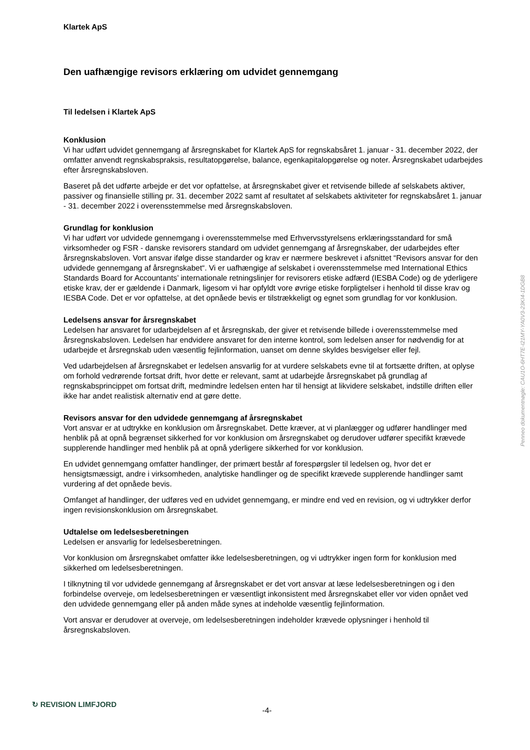Klartek ApS
Den uafhængige revisors erklæring om udvidet gennemgang
Til ledelsen i Klartek ApS
Konklusion
Vi har udført udvidet gennemgang af årsregnskabet for Klartek ApS for regnskabsåret 1. januar - 31. december 2022, der omfatter anvendt regnskabspraksis, resultatopgørelse, balance, egenkapitalopgørelse og noter. Årsregnskabet udarbejdes efter årsregnskabsloven.
Baseret på det udførte arbejde er det vor opfattelse, at årsregnskabet giver et retvisende billede af selskabets aktiver, passiver og finansielle stilling pr. 31. december 2022 samt af resultatet af selskabets aktiviteter for regnskabsåret 1. januar - 31. december 2022 i overensstemmelse med årsregnskabsloven.
Grundlag for konklusion
Vi har udført vor udvidede gennemgang i overensstemmelse med Erhvervsstyrelsens erklæringsstandard for små virksomheder og FSR - danske revisorers standard om udvidet gennemgang af årsregnskaber, der udarbejdes efter årsregnskabsloven. Vort ansvar ifølge disse standarder og krav er nærmere beskrevet i afsnittet “Revisors ansvar for den udvidede gennemgang af årsregnskabet“. Vi er uafhængige af selskabet i overensstemmelse med International Ethics Standards Board for Accountants’ internationale retningslinjer for revisorers etiske adfærd (IESBA Code) og de yderligere etiske krav, der er gældende i Danmark, ligesom vi har opfyldt vore øvrige etiske forpligtelser i henhold til disse krav og IESBA Code. Det er vor opfattelse, at det opnåede bevis er tilstrækkeligt og egnet som grundlag for vor konklusion.
Ledelsens ansvar for årsregnskabet
Ledelsen har ansvaret for udarbejdelsen af et årsregnskab, der giver et retvisende billede i overensstemmelse med årsregnskabsloven. Ledelsen har endvidere ansvaret for den interne kontrol, som ledelsen anser for nødvendig for at udarbejde et årsregnskab uden væsentlig fejlinformation, uanset om denne skyldes besvigelser eller fejl.
Ved udarbejdelsen af årsregnskabet er ledelsen ansvarlig for at vurdere selskabets evne til at fortsætte driften, at oplyse om forhold vedrørende fortsat drift, hvor dette er relevant, samt at udarbejde årsregnskabet på grundlag af regnskabsprincippet om fortsat drift, medmindre ledelsen enten har til hensigt at likvidere selskabet, indstille driften eller ikke har andet realistisk alternativ end at gøre dette.
Revisors ansvar for den udvidede gennemgang af årsregnskabet
Vort ansvar er at udtrykke en konklusion om årsregnskabet. Dette kræver, at vi planlægger og udfører handlinger med henblik på at opnå begrænset sikkerhed for vor konklusion om årsregnskabet og derudover udfører specifikt krævede supplerende handlinger med henblik på at opnå yderligere sikkerhed for vor konklusion.
En udvidet gennemgang omfatter handlinger, der primært består af forespørgsler til ledelsen og, hvor det er hensigtsmæssigt, andre i virksomheden, analytiske handlinger og de specifikt krævede supplerende handlinger samt vurdering af det opnåede bevis.
Omfanget af handlinger, der udføres ved en udvidet gennemgang, er mindre end ved en revision, og vi udtrykker derfor ingen revisionskonklusion om årsregnskabet.
Udtalelse om ledelsesberetningen
Ledelsen er ansvarlig for ledelsesberetningen.
Vor konklusion om årsregnskabet omfatter ikke ledelsesberetningen, og vi udtrykker ingen form for konklusion med sikkerhed om ledelsesberetningen.
I tilknytning til vor udvidede gennemgang af årsregnskabet er det vort ansvar at læse ledelsesberetningen og i den forbindelse overveje, om ledelsesberetningen er væsentligt inkonsistent med årsregnskabet eller vor viden opnået ved den udvidede gennemgang eller på anden måde synes at indeholde væsentlig fejlinformation.
Vort ansvar er derudover at overveje, om ledelsesberetningen indeholder krævede oplysninger i henhold til årsregnskabsloven.
Penneo dokumentnøgle: CAU1O-6HT7E-I21MY-YA0V3-23KI4-1DGB8
↻ REVISION LIMFJORD
-4-